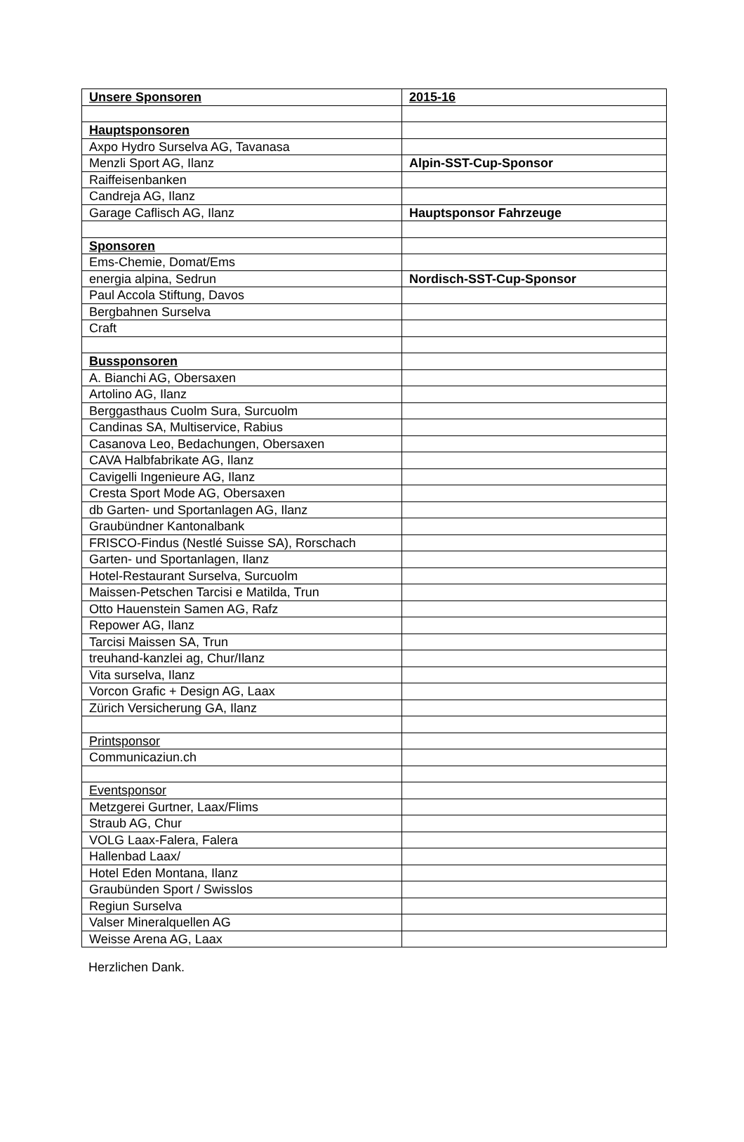| Unsere Sponsoren | 2015-16 |
| --- | --- |
| Hauptsponsoren | |
| Axpo Hydro Surselva AG, Tavanasa | |
| Menzli Sport AG, Ilanz | Alpin-SST-Cup-Sponsor |
| Raiffeisenbanken | |
| Candreja AG, Ilanz | |
| Garage Caflisch AG, Ilanz | Hauptsponsor Fahrzeuge |
| Sponsoren | |
| Ems-Chemie, Domat/Ems | |
| energia alpina, Sedrun | Nordisch-SST-Cup-Sponsor |
| Paul Accola Stiftung, Davos | |
| Bergbahnen Surselva | |
| Craft | |
| Bussponsoren | |
| A. Bianchi AG, Obersaxen | |
| Artolino AG, Ilanz | |
| Berggasthaus Cuolm Sura, Surcuolm | |
| Candinas SA, Multiservice, Rabius | |
| Casanova Leo, Bedachungen, Obersaxen | |
| CAVA Halbfabrikate AG, Ilanz | |
| Cavigelli Ingenieure AG, Ilanz | |
| Cresta Sport Mode AG, Obersaxen | |
| db Garten- und Sportanlagen AG, Ilanz | |
| Graubündner Kantonalbank | |
| FRISCO-Findus (Nestlé Suisse SA), Rorschach | |
| Garten- und Sportanlagen, Ilanz | |
| Hotel-Restaurant Surselva, Surcuolm | |
| Maissen-Petschen Tarcisi e Matilda, Trun | |
| Otto Hauenstein Samen AG, Rafz | |
| Repower AG, Ilanz | |
| Tarcisi Maissen SA, Trun | |
| treuhand-kanzlei ag, Chur/Ilanz | |
| Vita surselva, Ilanz | |
| Vorcon Grafic + Design AG, Laax | |
| Zürich Versicherung GA, Ilanz | |
| Printsponsor | |
| Communicaziun.ch | |
| Eventsponsor | |
| Metzgerei Gurtner, Laax/Flims | |
| Straub AG, Chur | |
| VOLG Laax-Falera, Falera | |
| Hallenbad Laax/ | |
| Hotel Eden Montana, Ilanz | |
| Graubünden Sport / Swisslos | |
| Regiun Surselva | |
| Valser Mineralquellen AG | |
| Weisse Arena AG, Laax | |
Herzlichen Dank.